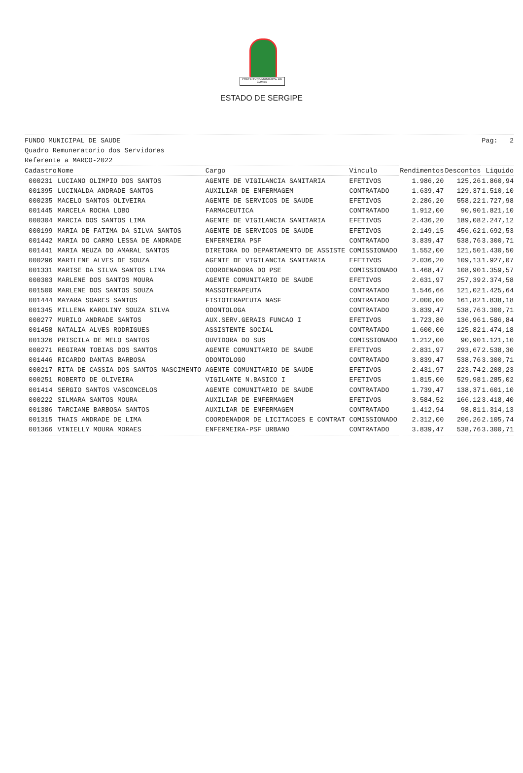PREFEITURA MUNICIPAL DE CUMBE
ESTADO DE SERGIPE
FUNDO MUNICIPAL DE SAUDE Pag: 2
Quadro Remuneratorio dos Servidores
Referente a MARCO-2022
| Cadastro | Nome | Cargo | Vinculo | Rendimentos | Descontos | Liquido |
| --- | --- | --- | --- | --- | --- | --- |
| 000231 | LUCIANO OLIMPIO DOS SANTOS | AGENTE DE VIGILANCIA SANITARIA | EFETIVOS | 1.986,20 | 125,26 | 1.860,94 |
| 001395 | LUCINALDA ANDRADE SANTOS | AUXILIAR DE ENFERMAGEM | CONTRATADO | 1.639,47 | 129,37 | 1.510,10 |
| 000235 | MACELO SANTOS OLIVEIRA | AGENTE DE SERVICOS DE SAUDE | EFETIVOS | 2.286,20 | 558,22 | 1.727,98 |
| 001445 | MARCELA ROCHA LOBO | FARMACEUTICA | CONTRATADO | 1.912,00 | 90,90 | 1.821,10 |
| 000304 | MARCIA DOS SANTOS LIMA | AGENTE DE VIGILANCIA SANITARIA | EFETIVOS | 2.436,20 | 189,08 | 2.247,12 |
| 000199 | MARIA DE FATIMA DA SILVA SANTOS | AGENTE DE SERVICOS DE SAUDE | EFETIVOS | 2.149,15 | 456,62 | 1.692,53 |
| 001442 | MARIA DO CARMO LESSA DE ANDRADE | ENFERMEIRA PSF | CONTRATADO | 3.839,47 | 538,76 | 3.300,71 |
| 001441 | MARIA NEUZA DO AMARAL SANTOS | DIRETORA DO DEPARTAMENTO DE ASSISTE | COMISSIONADO | 1.552,00 | 121,50 | 1.430,50 |
| 000296 | MARILENE ALVES DE SOUZA | AGENTE DE VIGILANCIA SANITARIA | EFETIVOS | 2.036,20 | 109,13 | 1.927,07 |
| 001331 | MARISE DA SILVA SANTOS LIMA | COORDENADORA DO PSE | COMISSIONADO | 1.468,47 | 108,90 | 1.359,57 |
| 000303 | MARLENE DOS SANTOS MOURA | AGENTE COMUNITARIO DE SAUDE | EFETIVOS | 2.631,97 | 257,39 | 2.374,58 |
| 001500 | MARLENE DOS SANTOS SOUZA | MASSOTERAPEUTA | CONTRATADO | 1.546,66 | 121,02 | 1.425,64 |
| 001444 | MAYARA SOARES SANTOS | FISIOTERAPEUTA NASF | CONTRATADO | 2.000,00 | 161,82 | 1.838,18 |
| 001345 | MILLENA KAROLINY SOUZA SILVA | ODONTOLOGA | CONTRATADO | 3.839,47 | 538,76 | 3.300,71 |
| 000277 | MURILO ANDRADE SANTOS | AUX.SERV.GERAIS FUNCAO I | EFETIVOS | 1.723,80 | 136,96 | 1.586,84 |
| 001458 | NATALIA ALVES RODRIGUES | ASSISTENTE SOCIAL | CONTRATADO | 1.600,00 | 125,82 | 1.474,18 |
| 001326 | PRISCILA DE MELO SANTOS | OUVIDORA DO SUS | COMISSIONADO | 1.212,00 | 90,90 | 1.121,10 |
| 000271 | REGIRAN TOBIAS DOS SANTOS | AGENTE COMUNITARIO DE SAUDE | EFETIVOS | 2.831,97 | 293,67 | 2.538,30 |
| 001446 | RICARDO DANTAS BARBOSA | ODONTOLOGO | CONTRATADO | 3.839,47 | 538,76 | 3.300,71 |
| 000217 | RITA DE CASSIA DOS SANTOS NASCIMENTO | AGENTE COMUNITARIO DE SAUDE | EFETIVOS | 2.431,97 | 223,74 | 2.208,23 |
| 000251 | ROBERTO DE OLIVEIRA | VIGILANTE N.BASICO I | EFETIVOS | 1.815,00 | 529,98 | 1.285,02 |
| 001414 | SERGIO SANTOS VASCONCELOS | AGENTE COMUNITARIO DE SAUDE | CONTRATADO | 1.739,47 | 138,37 | 1.601,10 |
| 000222 | SILMARA SANTOS MOURA | AUXILIAR DE ENFERMAGEM | EFETIVOS | 3.584,52 | 166,12 | 3.418,40 |
| 001386 | TARCIANE BARBOSA SANTOS | AUXILIAR DE ENFERMAGEM | CONTRATADO | 1.412,94 | 98,81 | 1.314,13 |
| 001315 | THAIS ANDRADE DE LIMA | COORDENADOR DE LICITACOES E CONTRAT | COMISSIONADO | 2.312,00 | 206,26 | 2.105,74 |
| 001366 | VINIELLY MOURA MORAES | ENFERMEIRA-PSF URBANO | CONTRATADO | 3.839,47 | 538,76 | 3.300,71 |